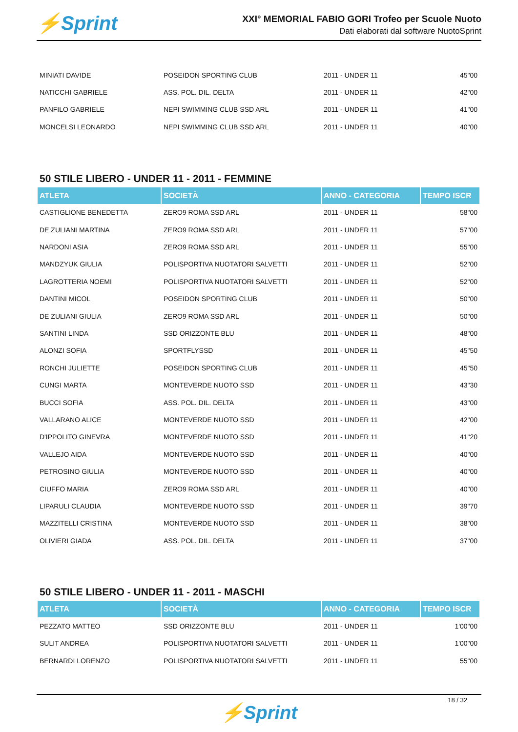⚡Sprint
XXI° MEMORIAL FABIO GORI Trofeo per Scuole Nuoto
Dati elaborati dal software NuotoSprint
| MINIATI DAVIDE | POSEIDON SPORTING CLUB | 2011 - UNDER 11 | 45"00 |
| NATICCHI GABRIELE | ASS. POL. DIL. DELTA | 2011 - UNDER 11 | 42"00 |
| PANFILO GABRIELE | NEPI SWIMMING CLUB SSD ARL | 2011 - UNDER 11 | 41"00 |
| MONCELSI LEONARDO | NEPI SWIMMING CLUB SSD ARL | 2011 - UNDER 11 | 40"00 |
50 STILE LIBERO - UNDER 11 - 2011 - FEMMINE
| ATLETA | SOCIETÀ | ANNO - CATEGORIA | TEMPO ISCR |
| --- | --- | --- | --- |
| CASTIGLIONE BENEDETTA | ZERO9 ROMA SSD ARL | 2011 - UNDER 11 | 58"00 |
| DE ZULIANI MARTINA | ZERO9 ROMA SSD ARL | 2011 - UNDER 11 | 57"00 |
| NARDONI ASIA | ZERO9 ROMA SSD ARL | 2011 - UNDER 11 | 55"00 |
| MANDZYUK GIULIA | POLISPORTIVA NUOTATORI SALVETTI | 2011 - UNDER 11 | 52"00 |
| LAGROTTERIA NOEMI | POLISPORTIVA NUOTATORI SALVETTI | 2011 - UNDER 11 | 52"00 |
| DANTINI MICOL | POSEIDON SPORTING CLUB | 2011 - UNDER 11 | 50"00 |
| DE ZULIANI GIULIA | ZERO9 ROMA SSD ARL | 2011 - UNDER 11 | 50"00 |
| SANTINI LINDA | SSD ORIZZONTE BLU | 2011 - UNDER 11 | 48"00 |
| ALONZI SOFIA | SPORTFLYSSD | 2011 - UNDER 11 | 45"50 |
| RONCHI JULIETTE | POSEIDON SPORTING CLUB | 2011 - UNDER 11 | 45"50 |
| CUNGI MARTA | MONTEVERDE NUOTO SSD | 2011 - UNDER 11 | 43"30 |
| BUCCI SOFIA | ASS. POL. DIL. DELTA | 2011 - UNDER 11 | 43"00 |
| VALLARANO ALICE | MONTEVERDE NUOTO SSD | 2011 - UNDER 11 | 42"00 |
| D'IPPOLITO GINEVRA | MONTEVERDE NUOTO SSD | 2011 - UNDER 11 | 41"20 |
| VALLEJO AIDA | MONTEVERDE NUOTO SSD | 2011 - UNDER 11 | 40"00 |
| PETROSINO GIULIA | MONTEVERDE NUOTO SSD | 2011 - UNDER 11 | 40"00 |
| CIUFFO MARIA | ZERO9 ROMA SSD ARL | 2011 - UNDER 11 | 40"00 |
| LIPARULI CLAUDIA | MONTEVERDE NUOTO SSD | 2011 - UNDER 11 | 39"70 |
| MAZZITELLI CRISTINA | MONTEVERDE NUOTO SSD | 2011 - UNDER 11 | 38"00 |
| OLIVIERI GIADA | ASS. POL. DIL. DELTA | 2011 - UNDER 11 | 37"00 |
50 STILE LIBERO - UNDER 11 - 2011 - MASCHI
| ATLETA | SOCIETÀ | ANNO - CATEGORIA | TEMPO ISCR |
| --- | --- | --- | --- |
| PEZZATO MATTEO | SSD ORIZZONTE BLU | 2011 - UNDER 11 | 1'00"00 |
| SULIT ANDREA | POLISPORTIVA NUOTATORI SALVETTI | 2011 - UNDER 11 | 1'00"00 |
| BERNARDI LORENZO | POLISPORTIVA NUOTATORI SALVETTI | 2011 - UNDER 11 | 55"00 |
18 / 32
⚡Sprint